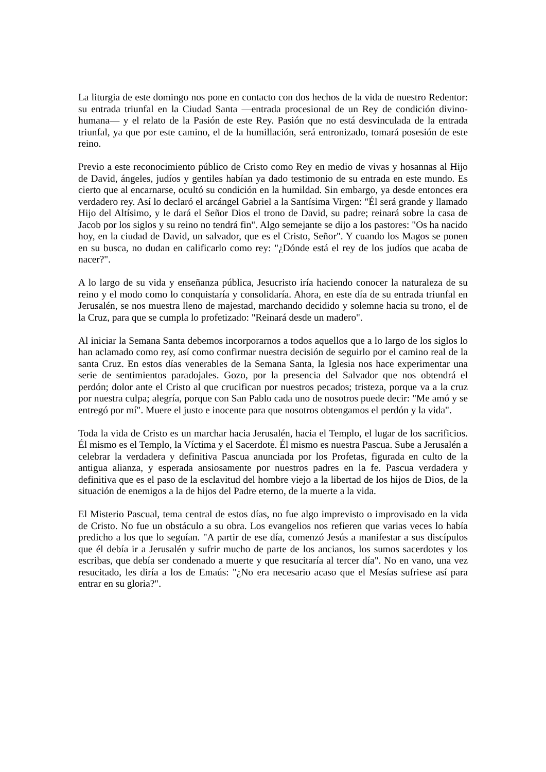La liturgia de este domingo nos pone en contacto con dos hechos de la vida de nuestro Redentor: su entrada triunfal en la Ciudad Santa —entrada procesional de un Rey de condición divino-humana— y el relato de la Pasión de este Rey. Pasión que no está desvinculada de la entrada triunfal, ya que por este camino, el de la humillación, será entronizado, tomará posesión de este reino.
Previo a este reconocimiento público de Cristo como Rey en medio de vivas y hosannas al Hijo de David, ángeles, judíos y gentiles habían ya dado testimonio de su entrada en este mundo. Es cierto que al encarnarse, ocultó su condición en la humildad. Sin embargo, ya desde entonces era verdadero rey. Así lo declaró el arcángel Gabriel a la Santísima Virgen: "Él será grande y llamado Hijo del Altísimo, y le dará el Señor Dios el trono de David, su padre; reinará sobre la casa de Jacob por los siglos y su reino no tendrá fin". Algo semejante se dijo a los pastores: "Os ha nacido hoy, en la ciudad de David, un salvador, que es el Cristo, Señor". Y cuando los Magos se ponen en su busca, no dudan en calificarlo como rey: "¿Dónde está el rey de los judíos que acaba de nacer?".
A lo largo de su vida y enseñanza pública, Jesucristo iría haciendo conocer la naturaleza de su reino y el modo como lo conquistaría y consolidaría. Ahora, en este día de su entrada triunfal en Jerusalén, se nos muestra lleno de majestad, marchando decidido y solemne hacia su trono, el de la Cruz, para que se cumpla lo profetizado: "Reinará desde un madero".
Al iniciar la Semana Santa debemos incorporarnos a todos aquellos que a lo largo de los siglos lo han aclamado como rey, así como confirmar nuestra decisión de seguirlo por el camino real de la santa Cruz. En estos días venerables de la Semana Santa, la Iglesia nos hace experimentar una serie de sentimientos paradojales. Gozo, por la presencia del Salvador que nos obtendrá el perdón; dolor ante el Cristo al que crucifican por nuestros pecados; tristeza, porque va a la cruz por nuestra culpa; alegría, porque con San Pablo cada uno de nosotros puede decir: "Me amó y se entregó por mí". Muere el justo e inocente para que nosotros obtengamos el perdón y la vida".
Toda la vida de Cristo es un marchar hacia Jerusalén, hacia el Templo, el lugar de los sacrificios. Él mismo es el Templo, la Víctima y el Sacerdote. Él mismo es nuestra Pascua. Sube a Jerusalén a celebrar la verdadera y definitiva Pascua anunciada por los Profetas, figurada en culto de la antigua alianza, y esperada ansiosamente por nuestros padres en la fe. Pascua verdadera y definitiva que es el paso de la esclavitud del hombre viejo a la libertad de los hijos de Dios, de la situación de enemigos a la de hijos del Padre eterno, de la muerte a la vida.
El Misterio Pascual, tema central de estos días, no fue algo imprevisto o improvisado en la vida de Cristo. No fue un obstáculo a su obra. Los evangelios nos refieren que varias veces lo había predicho a los que lo seguían. "A partir de ese día, comenzó Jesús a manifestar a sus discípulos que él debía ir a Jerusalén y sufrir mucho de parte de los ancianos, los sumos sacerdotes y los escribas, que debía ser condenado a muerte y que resucitaría al tercer día". No en vano, una vez resucitado, les diría a los de Emaús: "¿No era necesario acaso que el Mesías sufriese así para entrar en su gloria?".